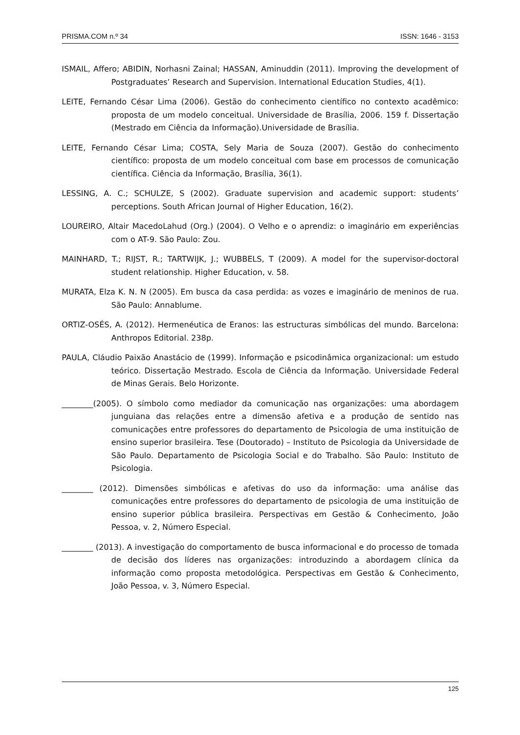PRISMA.COM n.º 34 ISSN: 1646 - 3153
ISMAIL, Affero; ABIDIN, Norhasni Zainal; HASSAN, Aminuddin (2011). Improving the development of Postgraduates’ Research and Supervision. International Education Studies, 4(1).
LEITE, Fernando César Lima (2006). Gestão do conhecimento científico no contexto acadêmico: proposta de um modelo conceitual. Universidade de Brasília, 2006. 159 f. Dissertação (Mestrado em Ciência da Informação).Universidade de Brasília.
LEITE, Fernando César Lima; COSTA, Sely Maria de Souza (2007). Gestão do conhecimento científico: proposta de um modelo conceitual com base em processos de comunicação científica. Ciência da Informação, Brasília, 36(1).
LESSING, A. C.; SCHULZE, S (2002). Graduate supervision and academic support: students’ perceptions. South African Journal of Higher Education, 16(2).
LOUREIRO, Altair MacedoLahud (Org.) (2004). O Velho e o aprendiz: o imaginário em experiências com o AT-9. São Paulo: Zou.
MAINHARD, T.; RIJST, R.; TARTWIJK, J.; WUBBELS, T (2009). A model for the supervisor-doctoral student relationship. Higher Education, v. 58.
MURATA, Elza K. N. N (2005). Em busca da casa perdida: as vozes e imaginário de meninos de rua. São Paulo: Annablume.
ORTIZ-OSÉS, A. (2012). Hermenéutica de Eranos: las estructuras simbólicas del mundo. Barcelona: Anthropos Editorial. 238p.
PAULA, Cláudio Paixão Anastácio de (1999). Informação e psicodinâmica organizacional: um estudo teórico. Dissertação Mestrado. Escola de Ciência da Informação. Universidade Federal de Minas Gerais. Belo Horizonte.
________(2005). O símbolo como mediador da comunicação nas organizações: uma abordagem junguiana das relações entre a dimensão afetiva e a produção de sentido nas comunicações entre professores do departamento de Psicologia de uma instituição de ensino superior brasileira. Tese (Doutorado) – Instituto de Psicologia da Universidade de São Paulo. Departamento de Psicologia Social e do Trabalho. São Paulo: Instituto de Psicologia.
________ (2012). Dimensões simbólicas e afetivas do uso da informação: uma análise das comunicações entre professores do departamento de psicologia de uma instituição de ensino superior pública brasileira. Perspectivas em Gestão & Conhecimento, João Pessoa, v. 2, Número Especial.
________ (2013). A investigação do comportamento de busca informacional e do processo de tomada de decisão dos líderes nas organizações: introduzindo a abordagem clínica da informação como proposta metodológica. Perspectivas em Gestão & Conhecimento, João Pessoa, v. 3, Número Especial.
125